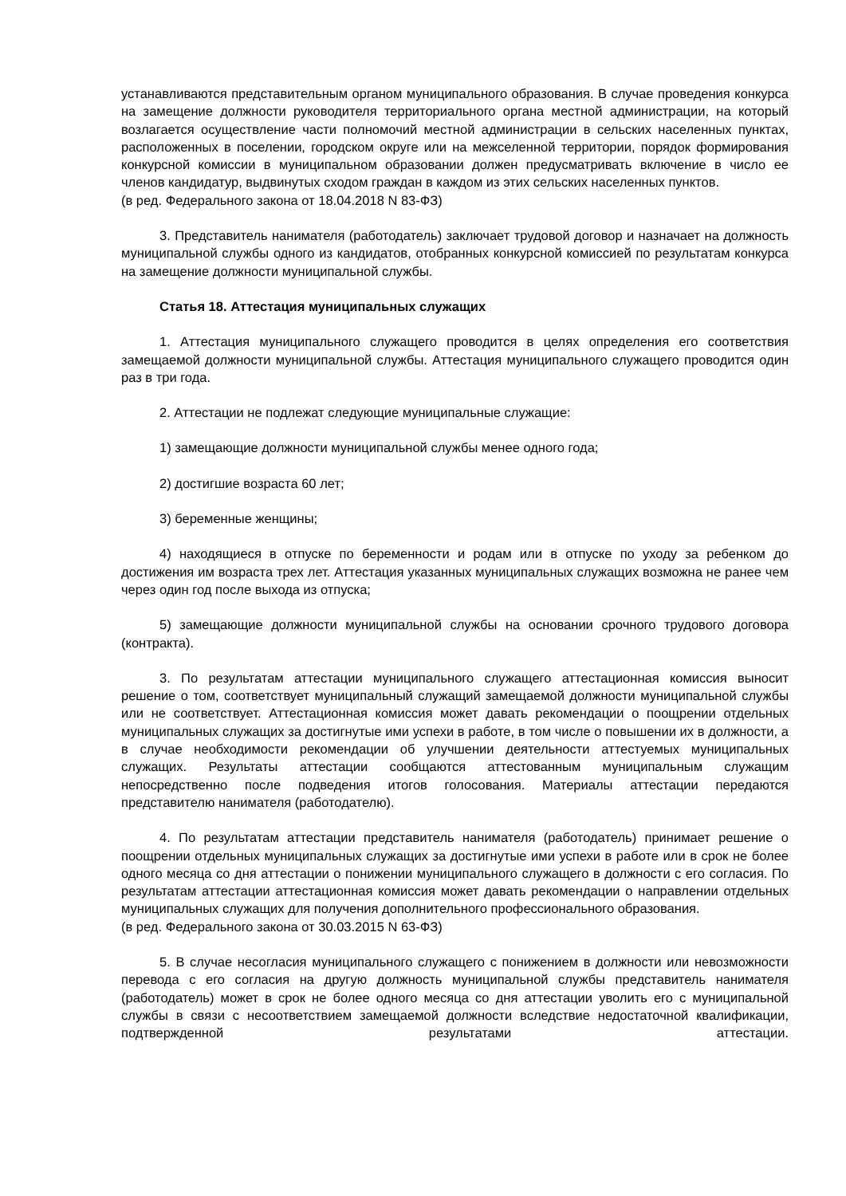устанавливаются представительным органом муниципального образования. В случае проведения конкурса на замещение должности руководителя территориального органа местной администрации, на который возлагается осуществление части полномочий местной администрации в сельских населенных пунктах, расположенных в поселении, городском округе или на межселенной территории, порядок формирования конкурсной комиссии в муниципальном образовании должен предусматривать включение в число ее членов кандидатур, выдвинутых сходом граждан в каждом из этих сельских населенных пунктов.
(в ред. Федерального закона от 18.04.2018 N 83-ФЗ)
3. Представитель нанимателя (работодатель) заключает трудовой договор и назначает на должность муниципальной службы одного из кандидатов, отобранных конкурсной комиссией по результатам конкурса на замещение должности муниципальной службы.
Статья 18. Аттестация муниципальных служащих
1. Аттестация муниципального служащего проводится в целях определения его соответствия замещаемой должности муниципальной службы. Аттестация муниципального служащего проводится один раз в три года.
2. Аттестации не подлежат следующие муниципальные служащие:
1) замещающие должности муниципальной службы менее одного года;
2) достигшие возраста 60 лет;
3) беременные женщины;
4) находящиеся в отпуске по беременности и родам или в отпуске по уходу за ребенком до достижения им возраста трех лет. Аттестация указанных муниципальных служащих возможна не ранее чем через один год после выхода из отпуска;
5) замещающие должности муниципальной службы на основании срочного трудового договора (контракта).
3. По результатам аттестации муниципального служащего аттестационная комиссия выносит решение о том, соответствует муниципальный служащий замещаемой должности муниципальной службы или не соответствует. Аттестационная комиссия может давать рекомендации о поощрении отдельных муниципальных служащих за достигнутые ими успехи в работе, в том числе о повышении их в должности, а в случае необходимости рекомендации об улучшении деятельности аттестуемых муниципальных служащих. Результаты аттестации сообщаются аттестованным муниципальным служащим непосредственно после подведения итогов голосования. Материалы аттестации передаются представителю нанимателя (работодателю).
4. По результатам аттестации представитель нанимателя (работодатель) принимает решение о поощрении отдельных муниципальных служащих за достигнутые ими успехи в работе или в срок не более одного месяца со дня аттестации о понижении муниципального служащего в должности с его согласия. По результатам аттестации аттестационная комиссия может давать рекомендации о направлении отдельных муниципальных служащих для получения дополнительного профессионального образования.
(в ред. Федерального закона от 30.03.2015 N 63-ФЗ)
5. В случае несогласия муниципального служащего с понижением в должности или невозможности перевода с его согласия на другую должность муниципальной службы представитель нанимателя (работодатель) может в срок не более одного месяца со дня аттестации уволить его с муниципальной службы в связи с несоответствием замещаемой должности вследствие недостаточной квалификации, подтвержденной результатами аттестации.